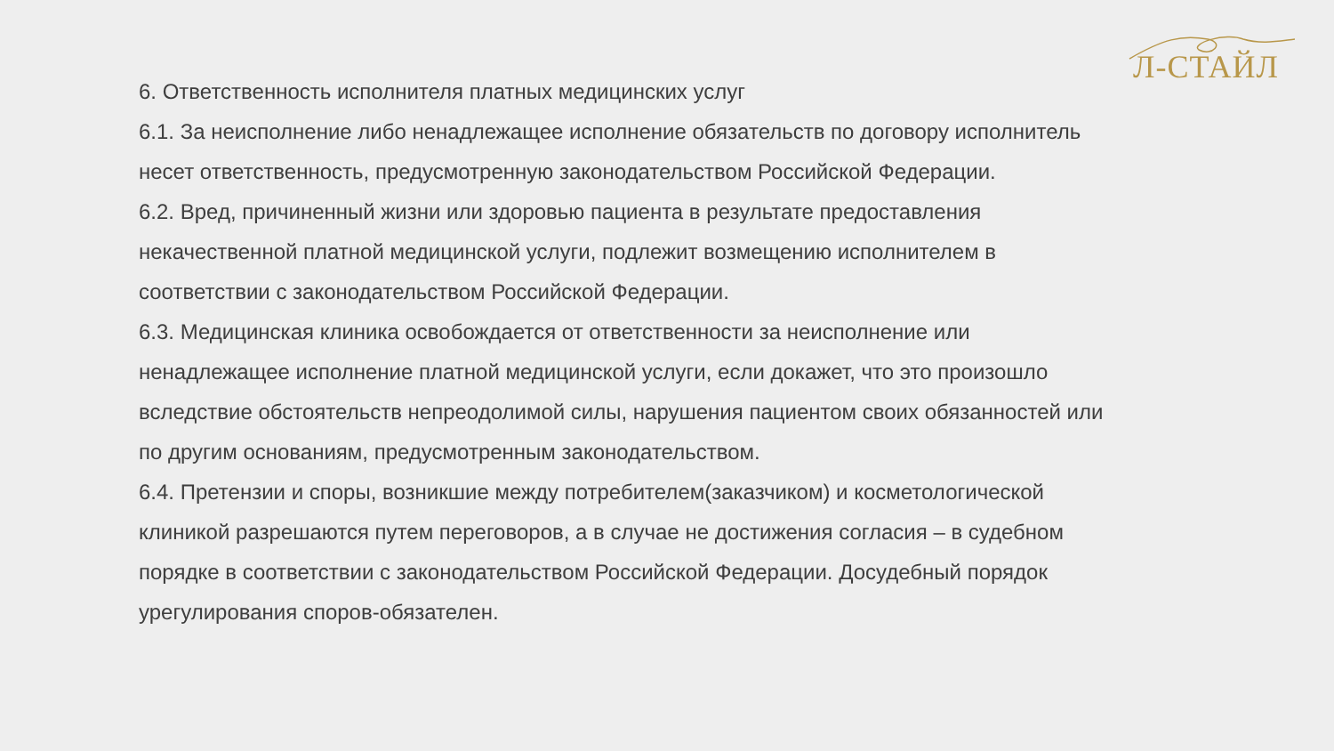Л-СТАЙЛ
6. Ответственность исполнителя платных медицинских услуг
6.1. За неисполнение либо ненадлежащее исполнение обязательств по договору исполнитель несет ответственность, предусмотренную законодательством Российской Федерации.
6.2. Вред, причиненный жизни или здоровью пациента в результате предоставления некачественной платной медицинской услуги, подлежит возмещению исполнителем в соответствии с законодательством Российской Федерации.
6.3. Медицинская клиника освобождается от ответственности за неисполнение или ненадлежащее исполнение платной медицинской услуги, если докажет, что это произошло вследствие обстоятельств непреодолимой силы, нарушения пациентом своих обязанностей или по другим основаниям, предусмотренным законодательством.
6.4. Претензии и споры, возникшие между потребителем(заказчиком) и косметологической клиникой разрешаются путем переговоров, а в случае не достижения согласия – в судебном порядке в соответствии с законодательством Российской Федерации. Досудебный порядок урегулирования споров-обязателен.